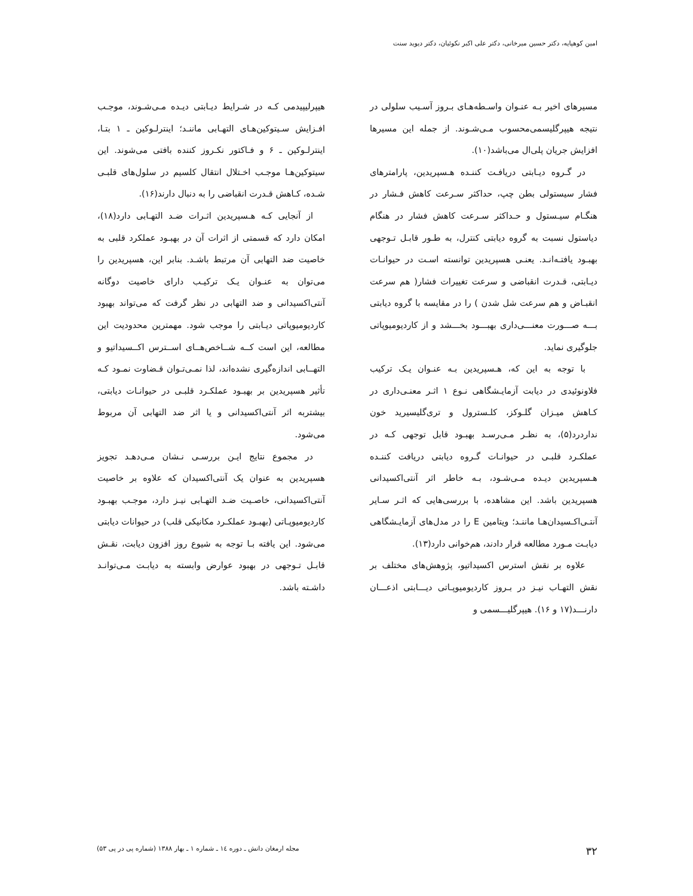امین کوهپایه، دکتر حسین میرخانی، دکتر علی اکبر نکوئیان، دکتر دیوید سنت
مسیرهای اخیر بـه عنـوان واسـطه‌هـای بـروز آسـیب سلولی در نتیجه هیپرگلیسمی‌محسوب مـی‌شـوند. از جمله این مسیرها افزایش جریان پلی‌ال می‌باشد(۱۰).
در گـروه دیـابتی دریافـت کننـده هـسپریدین، پارامترهای فشار سیستولی بطن چپ، حداکثر سـرعت کاهش فـشار در هنگـام سیـستول و حـداکثر سـرعت کاهش فشار در هنگام دیاستول نسبت به گروه دیابتی کنترل، به طـور قابـل تـوجهی بهبـود یافتـه‌انـد. یعنـی هسپریدین توانسته اسـت در حیوانـات دیـابتی، قـدرت انقباضی و سرعت تغییرات فشار( هم سرعت انقبـاض و هم سرعت شل شدن ) را در مقایسه با گروه دیابتی بـــه صـــورت معنـــی‌داری بهبـــود بخـــشد و از کاردیومیوپاتی جلوگیری نماید.
با توجه به این که، هـسپریدین بـه عنـوان یـک ترکیب فلاونوئیدی در دیابت آزمایـشگاهی نـوع ۱ اثـر معنـی‌داری در کـاهش میـزان گلـوکز، کلـسترول و تری‌گلیسیرید خون نداردرد(۵)، به نظـر مـی‌رسـد بهبـود قابل توجهی کـه در عملکـرد قلبـی در حیوانـات گـروه دیابتی دریافت کننـده هـسپریدین دیـده مـی‌شـود، بـه خاطر اثر آنتی‌اکسیدانی هسپریدین باشد. این مشاهده، با بررسی‌هایی که اثـر سـایر آنتـی‌اکـسیدان‌هـا ماننـد؛ ویتامین E را در مدل‌های آزمایـشگاهی دیابـت مـورد مطالعه قرار دادند، هم‌خوانی دارد(۱۳).
علاوه بر نقش استرس اکسیداتیو، پژوهش‌های مختلف بر نقش التهـاب نیـز در بـروز کاردیومیوپـاتی دیـــابتی اذعـــان دارنـــد(۱۷ و ۱۶). هیپرگلیـــسمی و
هیپرلیپیدمی کـه در شـرایط دیـابتی دیـده مـی‌شـوند، موجـب افـزایش سـیتوکین‌هـای التهـابی ماننـد؛ اینترلـوکین ـ ۱ بتـا، اینترلـوکین ـ ۶ و فـاکتور نکـروز کننده بافتی می‌شوند. این سیتوکین‌هـا موجـب اخـتلال انتقال کلسیم در سلول‌های قلبـی شـده، کـاهش قـدرت انقباضی را به دنبال دارند(۱۶).
از آنجایی کـه هـسپریدین اثـرات ضـد التهـابی دارد(۱۸)، امکان دارد که قسمتی از اثرات آن در بهبـود عملکرد قلبی به خاصیت ضد التهابی آن مرتبط باشـد. بنابر این، هسپریدین را می‌توان به عنـوان یـک ترکیـب دارای خاصیت دوگانه آنتی‌اکسیدانی و ضد التهابی در نظر گرفت که می‌تواند بهبود کاردیومیوپاتی دیـابتی را موجب شود. مهمترین محدودیت این مطالعه، این است کــه شــاخص‌هــای اســترس اکــسیداتیو و التهــابی اندازه‌گیری نشده‌اند، لذا نمـی‌تـوان قـضاوت نمـود کـه تأثیر هسپریدین بر بهبـود عملکـرد قلبـی در حیوانـات دیابتی، بیشتربه اثر آنتی‌اکسیدانی و یا اثر ضد التهابی آن مربوط می‌شود.
در مجموع نتایج ایـن بررسـی نـشان مـی‌دهـد تجویز هسپریدین به عنوان یک آنتی‌اکسیدان که علاوه بر خاصیت آنتی‌اکسیدانی، خاصـیت ضـد التهـابی نیـز دارد، موجـب بهبـود کاردیومیوپـاتی (بهبـود عملکـرد مکانیکی قلب) در حیوانات دیابتی می‌شود. این یافته بـا توجه به شیوع روز افزون دیابت، نقـش قابـل تـوجهی در بهبود عوارض وابسته به دیابـت مـی‌توانـد داشـته باشد.
۳۲ مجله ارمغان دانش ـ دوره ۱٤ ـ شماره ۱ ـ بهار ۱۳۸۸ (شماره پی در پی ۵۳)